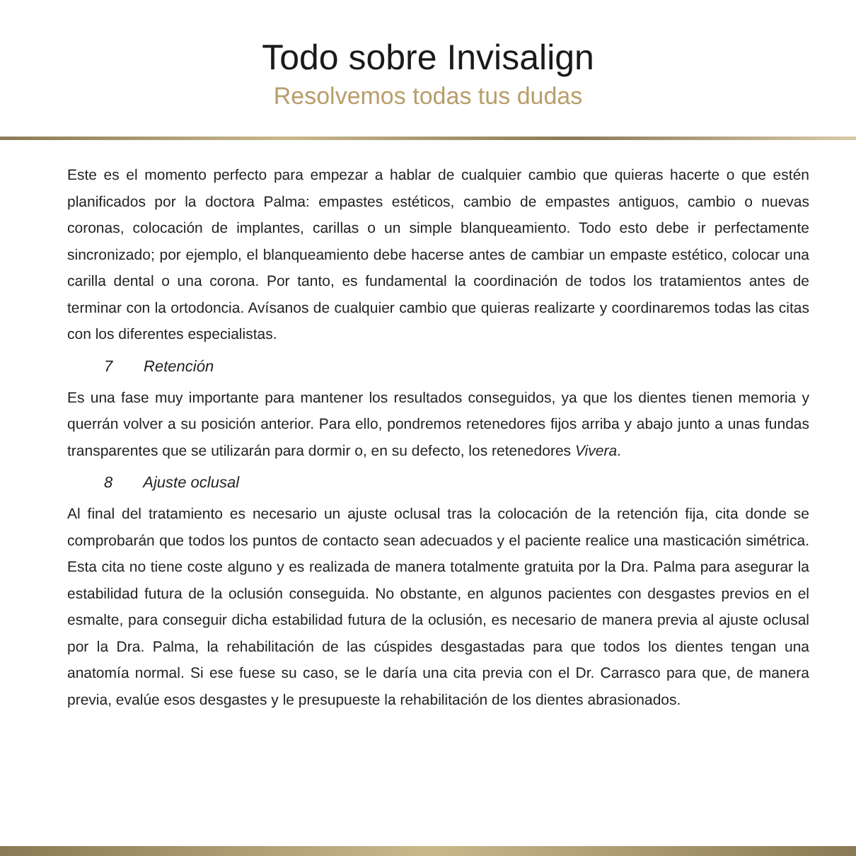Todo sobre Invisalign
Resolvemos todas tus dudas
Este es el momento perfecto para empezar a hablar de cualquier cambio que quieras hacerte o que estén planificados por la doctora Palma: empastes estéticos, cambio de empastes antiguos, cambio o nuevas coronas, colocación de implantes, carillas o un simple blanqueamiento. Todo esto debe ir perfectamente sincronizado; por ejemplo, el blanqueamiento debe hacerse antes de cambiar un empaste estético, colocar una carilla dental o una corona. Por tanto, es fundamental la coordinación de todos los tratamientos antes de terminar con la ortodoncia. Avísanos de cualquier cambio que quieras realizarte y coordinaremos todas las citas con los diferentes especialistas.
7 Retención
Es una fase muy importante para mantener los resultados conseguidos, ya que los dientes tienen memoria y querrán volver a su posición anterior. Para ello, pondremos retenedores fijos arriba y abajo junto a unas fundas transparentes que se utilizarán para dormir o, en su defecto, los retenedores Vivera.
8 Ajuste oclusal
Al final del tratamiento es necesario un ajuste oclusal tras la colocación de la retención fija, cita donde se comprobarán que todos los puntos de contacto sean adecuados y el paciente realice una masticación simétrica. Esta cita no tiene coste alguno y es realizada de manera totalmente gratuita por la Dra. Palma para asegurar la estabilidad futura de la oclusión conseguida. No obstante, en algunos pacientes con desgastes previos en el esmalte, para conseguir dicha estabilidad futura de la oclusión, es necesario de manera previa al ajuste oclusal por la Dra. Palma, la rehabilitación de las cúspides desgastadas para que todos los dientes tengan una anatomía normal. Si ese fuese su caso, se le daría una cita previa con el Dr. Carrasco para que, de manera previa, evalúe esos desgastes y le presupueste la rehabilitación de los dientes abrasionados.